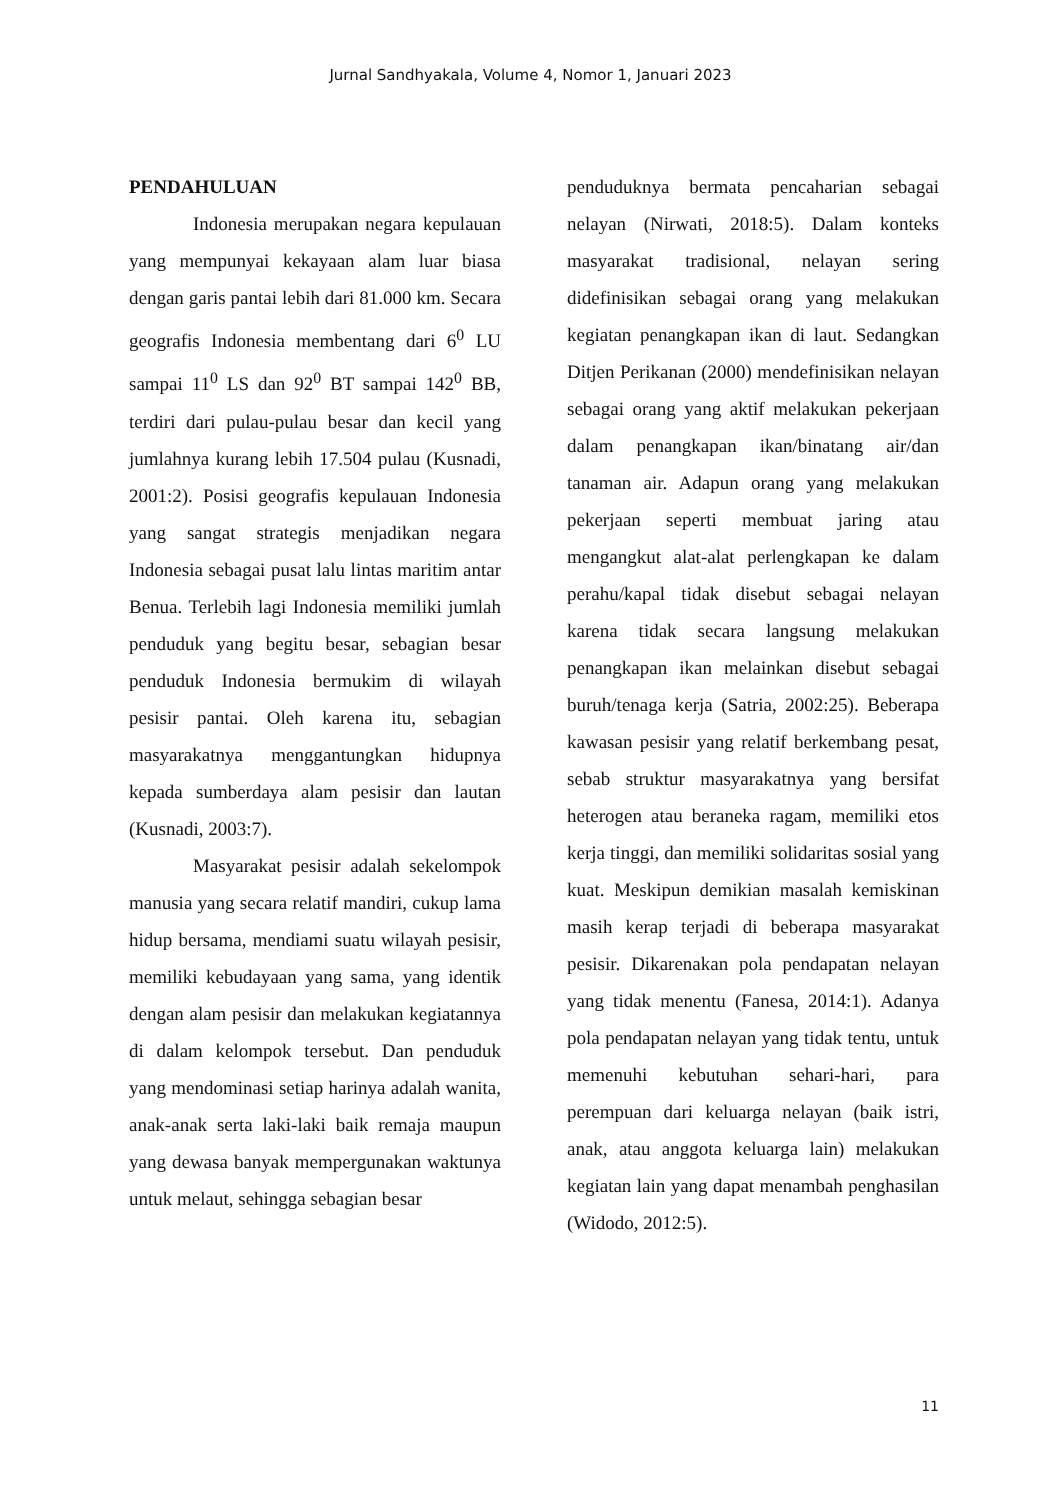Jurnal Sandhyakala, Volume 4, Nomor 1, Januari 2023
PENDAHULUAN
Indonesia merupakan negara kepulauan yang mempunyai kekayaan alam luar biasa dengan garis pantai lebih dari 81.000 km. Secara geografis Indonesia membentang dari 6<sup>0</sup> LU sampai 11<sup>0</sup> LS dan 92<sup>0</sup> BT sampai 142<sup>0</sup> BB, terdiri dari pulau-pulau besar dan kecil yang jumlahnya kurang lebih 17.504 pulau (Kusnadi, 2001:2). Posisi geografis kepulauan Indonesia yang sangat strategis menjadikan negara Indonesia sebagai pusat lalu lintas maritim antar Benua. Terlebih lagi Indonesia memiliki jumlah penduduk yang begitu besar, sebagian besar penduduk Indonesia bermukim di wilayah pesisir pantai. Oleh karena itu, sebagian masyarakatnya menggantungkan hidupnya kepada sumberdaya alam pesisir dan lautan (Kusnadi, 2003:7).
Masyarakat pesisir adalah sekelompok manusia yang secara relatif mandiri, cukup lama hidup bersama, mendiami suatu wilayah pesisir, memiliki kebudayaan yang sama, yang identik dengan alam pesisir dan melakukan kegiatannya di dalam kelompok tersebut. Dan penduduk yang mendominasi setiap harinya adalah wanita, anak-anak serta laki-laki baik remaja maupun yang dewasa banyak mempergunakan waktunya untuk melaut, sehingga sebagian besar
penduduknya bermata pencaharian sebagai nelayan (Nirwati, 2018:5). Dalam konteks masyarakat tradisional, nelayan sering didefinisikan sebagai orang yang melakukan kegiatan penangkapan ikan di laut. Sedangkan Ditjen Perikanan (2000) mendefinisikan nelayan sebagai orang yang aktif melakukan pekerjaan dalam penangkapan ikan/binatang air/dan tanaman air. Adapun orang yang melakukan pekerjaan seperti membuat jaring atau mengangkut alat-alat perlengkapan ke dalam perahu/kapal tidak disebut sebagai nelayan karena tidak secara langsung melakukan penangkapan ikan melainkan disebut sebagai buruh/tenaga kerja (Satria, 2002:25). Beberapa kawasan pesisir yang relatif berkembang pesat, sebab struktur masyarakatnya yang bersifat heterogen atau beraneka ragam, memiliki etos kerja tinggi, dan memiliki solidaritas sosial yang kuat. Meskipun demikian masalah kemiskinan masih kerap terjadi di beberapa masyarakat pesisir. Dikarenakan pola pendapatan nelayan yang tidak menentu (Fanesa, 2014:1). Adanya pola pendapatan nelayan yang tidak tentu, untuk memenuhi kebutuhan sehari-hari, para perempuan dari keluarga nelayan (baik istri, anak, atau anggota keluarga lain) melakukan kegiatan lain yang dapat menambah penghasilan (Widodo, 2012:5).
11